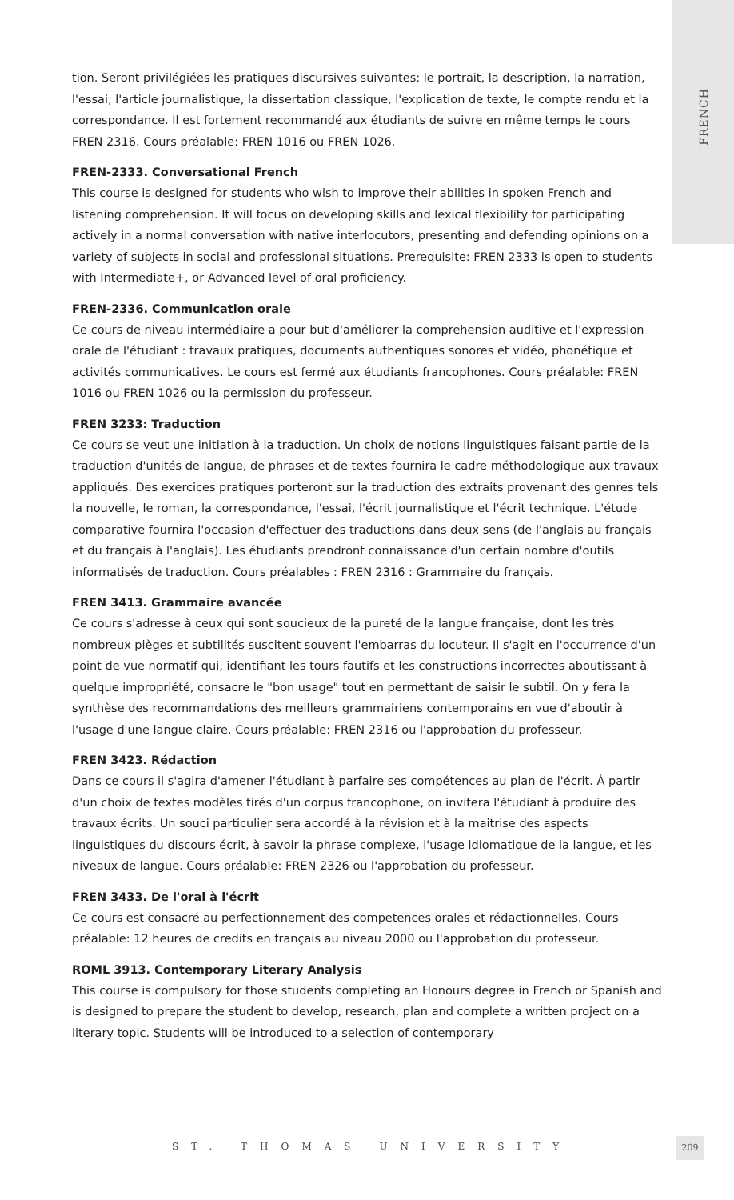FRENCH
tion. Seront privilégiées les pratiques discursives suivantes: le portrait, la description, la narration, l'essai, l'article journalistique, la dissertation classique, l'explication de texte, le compte rendu et la correspondance. Il est fortement recommandé aux étudiants de suivre en même temps le cours FREN 2316. Cours préalable: FREN 1016 ou FREN 1026.
FREN-2333. Conversational French
This course is designed for students who wish to improve their abilities in spoken French and listening comprehension. It will focus on developing skills and lexical flexibility for participating actively in a normal conversation with native interlocutors, presenting and defending opinions on a variety of subjects in social and professional situations. Prerequisite: FREN 2333 is open to students with Intermediate+, or Advanced level of oral proficiency.
FREN-2336. Communication orale
Ce cours de niveau intermédiaire a pour but d'améliorer la comprehension auditive et l'expression orale de l'étudiant : travaux pratiques, documents authentiques sonores et vidéo, phonétique et activités communicatives. Le cours est fermé aux étudiants francophones. Cours préalable: FREN 1016 ou FREN 1026 ou la permission du professeur.
FREN 3233: Traduction
Ce cours se veut une initiation à la traduction. Un choix de notions linguistiques faisant partie de la traduction d'unités de langue, de phrases et de textes fournira le cadre méthodologique aux travaux appliqués. Des exercices pratiques porteront sur la traduction des extraits provenant des genres tels la nouvelle, le roman, la correspondance, l'essai, l'écrit journalistique et l'écrit technique. L'étude comparative fournira l'occasion d'effectuer des traductions dans deux sens (de l'anglais au français et du français à l'anglais). Les étudiants prendront connaissance d'un certain nombre d'outils informatisés de traduction. Cours préalables : FREN 2316 : Grammaire du français.
FREN 3413. Grammaire avancée
Ce cours s'adresse à ceux qui sont soucieux de la pureté de la langue française, dont les très nombreux pièges et subtilités suscitent souvent l'embarras du locuteur. Il s'agit en l'occurrence d'un point de vue normatif qui, identifiant les tours fautifs et les constructions incorrectes aboutissant à quelque impropriété, consacre le "bon usage" tout en permettant de saisir le subtil. On y fera la synthèse des recommandations des meilleurs grammairiens contemporains en vue d'aboutir à l'usage d'une langue claire. Cours préalable: FREN 2316 ou l'approbation du professeur.
FREN 3423. Rédaction
Dans ce cours il s'agira d'amener l'étudiant à parfaire ses compétences au plan de l'écrit. À partir d'un choix de textes modèles tirés d'un corpus francophone, on invitera l'étudiant à produire des travaux écrits. Un souci particulier sera accordé à la révision et à la maitrise des aspects linguistiques du discours écrit, à savoir la phrase complexe, l'usage idiomatique de la langue, et les niveaux de langue. Cours préalable: FREN 2326 ou l'approbation du professeur.
FREN 3433. De l'oral à l'écrit
Ce cours est consacré au perfectionnement des competences orales et rédactionnelles. Cours préalable: 12 heures de credits en français au niveau 2000 ou l'approbation du professeur.
ROML 3913. Contemporary Literary Analysis
This course is compulsory for those students completing an Honours degree in French or Spanish and is designed to prepare the student to develop, research, plan and complete a written project on a literary topic. Students will be introduced to a selection of contemporary
ST. THOMAS UNIVERSITY 209